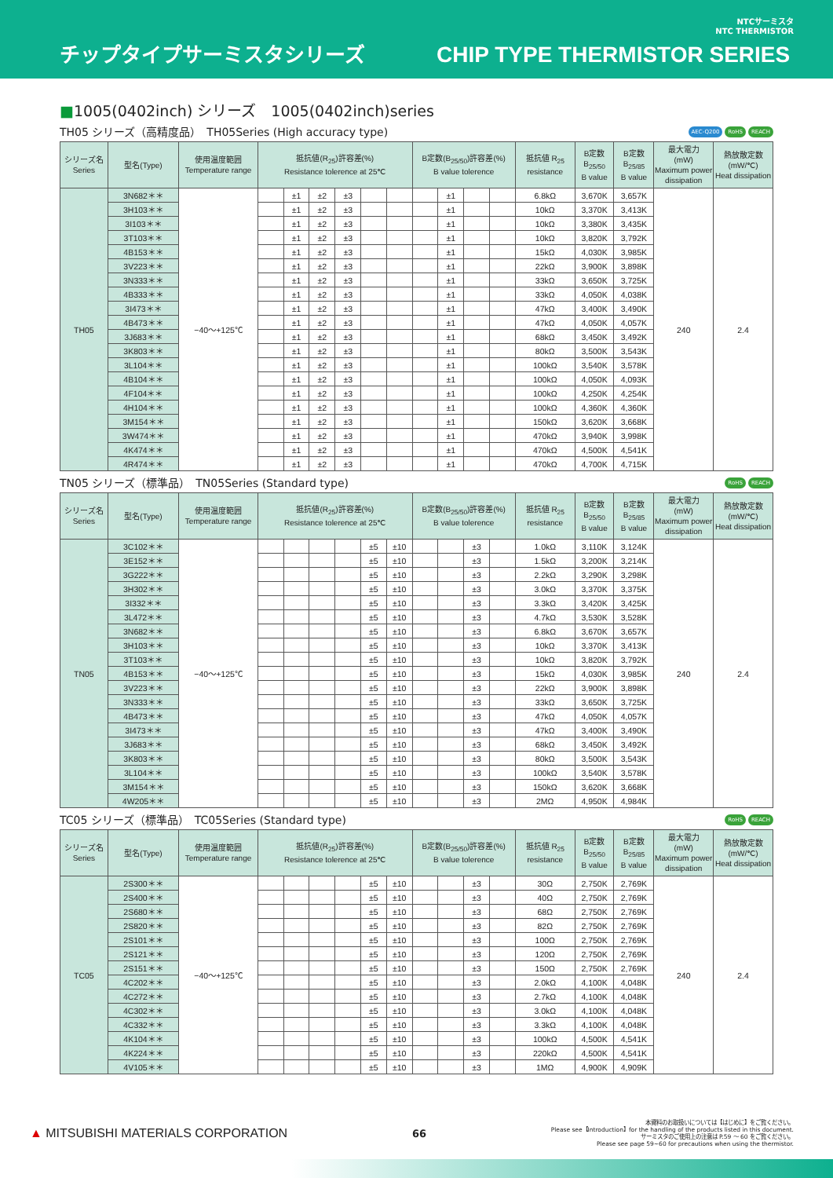チップタイプサーミスタシリーズ CHIP TYPE THERMISTOR SERIES
NTCサーミスタ
NTC THERMISTOR
■1005(0402inch) シリーズ　1005(0402inch)series
TH05 シリーズ（高精度品）　TH05Series (High accuracy type) AEC-Q200 RoHS REACH
| シリーズ名 Series | 型名(Type) | 使用温度範囲 Temperature range | 抵抗値(R<sub>25</sub>)許容差(%) Resistance tolerence at 25℃ | | | | | | B定数(B<sub>25/50</sub>)許容差(%) B value tolerence | | | | 抵抗値 R<sub>25</sub> resistance | B定数 B<sub>25/50</sub> B value | B定数 B<sub>25/85</sub> B value | 最大電力 (mW) Maximum power dissipation | 熱放散定数 (mW/℃) Heat dissipation |
| --- | --- | --- | --- | --- | --- | --- | --- | --- | --- | --- | --- | --- | --- | --- | --- | --- | --- |
| TH05 | 3N682＊＊ | −40～+125℃ | | ±1 | ±2 | ±3 | | | | ±1 | | | 6.8kΩ | 3,670K | 3,657K | 240 | 2.4 |
| | 3H103＊＊ | | | ±1 | ±2 | ±3 | | | | ±1 | | | 10kΩ | 3,370K | 3,413K | | |
| | 3I103＊＊ | | | ±1 | ±2 | ±3 | | | | ±1 | | | 10kΩ | 3,380K | 3,435K | | |
| | 3T103＊＊ | | | ±1 | ±2 | ±3 | | | | ±1 | | | 10kΩ | 3,820K | 3,792K | | |
| | 4B153＊＊ | | | ±1 | ±2 | ±3 | | | | ±1 | | | 15kΩ | 4,030K | 3,985K | | |
| | 3V223＊＊ | | | ±1 | ±2 | ±3 | | | | ±1 | | | 22kΩ | 3,900K | 3,898K | | |
| | 3N333＊＊ | | | ±1 | ±2 | ±3 | | | | ±1 | | | 33kΩ | 3,650K | 3,725K | | |
| | 4B333＊＊ | | | ±1 | ±2 | ±3 | | | | ±1 | | | 33kΩ | 4,050K | 4,038K | | |
| | 3I473＊＊ | | | ±1 | ±2 | ±3 | | | | ±1 | | | 47kΩ | 3,400K | 3,490K | | |
| | 4B473＊＊ | | | ±1 | ±2 | ±3 | | | | ±1 | | | 47kΩ | 4,050K | 4,057K | | |
| | 3J683＊＊ | | | ±1 | ±2 | ±3 | | | | ±1 | | | 68kΩ | 3,450K | 3,492K | | |
| | 3K803＊＊ | | | ±1 | ±2 | ±3 | | | | ±1 | | | 80kΩ | 3,500K | 3,543K | | |
| | 3L104＊＊ | | | ±1 | ±2 | ±3 | | | | ±1 | | | 100kΩ | 3,540K | 3,578K | | |
| | 4B104＊＊ | | | ±1 | ±2 | ±3 | | | | ±1 | | | 100kΩ | 4,050K | 4,093K | | |
| | 4F104＊＊ | | | ±1 | ±2 | ±3 | | | | ±1 | | | 100kΩ | 4,250K | 4,254K | | |
| | 4H104＊＊ | | | ±1 | ±2 | ±3 | | | | ±1 | | | 100kΩ | 4,360K | 4,360K | | |
| | 3M154＊＊ | | | ±1 | ±2 | ±3 | | | | ±1 | | | 150kΩ | 3,620K | 3,668K | | |
| | 3W474＊＊ | | | ±1 | ±2 | ±3 | | | | ±1 | | | 470kΩ | 3,940K | 3,998K | | |
| | 4K474＊＊ | | | ±1 | ±2 | ±3 | | | | ±1 | | | 470kΩ | 4,500K | 4,541K | | |
| | 4R474＊＊ | | | ±1 | ±2 | ±3 | | | | ±1 | | | 470kΩ | 4,700K | 4,715K | | |
TN05 シリーズ（標準品）　TN05Series (Standard type) RoHS REACH
| シリーズ名 Series | 型名(Type) | 使用温度範囲 Temperature range | 抵抗値(R<sub>25</sub>)許容差(%) Resistance tolerence at 25℃ | | | | | | B定数(B<sub>25/50</sub>)許容差(%) B value tolerence | | | | 抵抗値 R<sub>25</sub> resistance | B定数 B<sub>25/50</sub> B value | B定数 B<sub>25/85</sub> B value | 最大電力 (mW) Maximum power dissipation | 熱放散定数 (mW/℃) Heat dissipation |
| --- | --- | --- | --- | --- | --- | --- | --- | --- | --- | --- | --- | --- | --- | --- | --- | --- | --- |
| TN05 | 3C102＊＊ | −40～+125℃ | | | | | ±5 | ±10 | | | ±3 | | 1.0kΩ | 3,110K | 3,124K | 240 | 2.4 |
| | 3E152＊＊ | | | | | | ±5 | ±10 | | | ±3 | | 1.5kΩ | 3,200K | 3,214K | | |
| | 3G222＊＊ | | | | | | ±5 | ±10 | | | ±3 | | 2.2kΩ | 3,290K | 3,298K | | |
| | 3H302＊＊ | | | | | | ±5 | ±10 | | | ±3 | | 3.0kΩ | 3,370K | 3,375K | | |
| | 3I332＊＊ | | | | | | ±5 | ±10 | | | ±3 | | 3.3kΩ | 3,420K | 3,425K | | |
| | 3L472＊＊ | | | | | | ±5 | ±10 | | | ±3 | | 4.7kΩ | 3,530K | 3,528K | | |
| | 3N682＊＊ | | | | | | ±5 | ±10 | | | ±3 | | 6.8kΩ | 3,670K | 3,657K | | |
| | 3H103＊＊ | | | | | | ±5 | ±10 | | | ±3 | | 10kΩ | 3,370K | 3,413K | | |
| | 3T103＊＊ | | | | | | ±5 | ±10 | | | ±3 | | 10kΩ | 3,820K | 3,792K | | |
| | 4B153＊＊ | | | | | | ±5 | ±10 | | | ±3 | | 15kΩ | 4,030K | 3,985K | | |
| | 3V223＊＊ | | | | | | ±5 | ±10 | | | ±3 | | 22kΩ | 3,900K | 3,898K | | |
| | 3N333＊＊ | | | | | | ±5 | ±10 | | | ±3 | | 33kΩ | 3,650K | 3,725K | | |
| | 4B473＊＊ | | | | | | ±5 | ±10 | | | ±3 | | 47kΩ | 4,050K | 4,057K | | |
| | 3I473＊＊ | | | | | | ±5 | ±10 | | | ±3 | | 47kΩ | 3,400K | 3,490K | | |
| | 3J683＊＊ | | | | | | ±5 | ±10 | | | ±3 | | 68kΩ | 3,450K | 3,492K | | |
| | 3K803＊＊ | | | | | | ±5 | ±10 | | | ±3 | | 80kΩ | 3,500K | 3,543K | | |
| | 3L104＊＊ | | | | | | ±5 | ±10 | | | ±3 | | 100kΩ | 3,540K | 3,578K | | |
| | 3M154＊＊ | | | | | | ±5 | ±10 | | | ±3 | | 150kΩ | 3,620K | 3,668K | | |
| | 4W205＊＊ | | | | | | ±5 | ±10 | | | ±3 | | 2MΩ | 4,950K | 4,984K | | |
TC05 シリーズ（標準品）　TC05Series (Standard type) RoHS REACH
| シリーズ名 Series | 型名(Type) | 使用温度範囲 Temperature range | 抵抗値(R<sub>25</sub>)許容差(%) Resistance tolerence at 25℃ | | | | | | B定数(B<sub>25/50</sub>)許容差(%) B value tolerence | | | | 抵抗値 R<sub>25</sub> resistance | B定数 B<sub>25/50</sub> B value | B定数 B<sub>25/85</sub> B value | 最大電力 (mW) Maximum power dissipation | 熱放散定数 (mW/℃) Heat dissipation |
| --- | --- | --- | --- | --- | --- | --- | --- | --- | --- | --- | --- | --- | --- | --- | --- | --- | --- |
| TC05 | 2S300＊＊ | −40～+125℃ | | | | | ±5 | ±10 | | | ±3 | | 30Ω | 2,750K | 2,769K | 240 | 2.4 |
| | 2S400＊＊ | | | | | | ±5 | ±10 | | | ±3 | | 40Ω | 2,750K | 2,769K | | |
| | 2S680＊＊ | | | | | | ±5 | ±10 | | | ±3 | | 68Ω | 2,750K | 2,769K | | |
| | 2S820＊＊ | | | | | | ±5 | ±10 | | | ±3 | | 82Ω | 2,750K | 2,769K | | |
| | 2S101＊＊ | | | | | | ±5 | ±10 | | | ±3 | | 100Ω | 2,750K | 2,769K | | |
| | 2S121＊＊ | | | | | | ±5 | ±10 | | | ±3 | | 120Ω | 2,750K | 2,769K | | |
| | 2S151＊＊ | | | | | | ±5 | ±10 | | | ±3 | | 150Ω | 2,750K | 2,769K | | |
| | 4C202＊＊ | | | | | | ±5 | ±10 | | | ±3 | | 2.0kΩ | 4,100K | 4,048K | | |
| | 4C272＊＊ | | | | | | ±5 | ±10 | | | ±3 | | 2.7kΩ | 4,100K | 4,048K | | |
| | 4C302＊＊ | | | | | | ±5 | ±10 | | | ±3 | | 3.0kΩ | 4,100K | 4,048K | | |
| | 4C332＊＊ | | | | | | ±5 | ±10 | | | ±3 | | 3.3kΩ | 4,100K | 4,048K | | |
| | 4K104＊＊ | | | | | | ±5 | ±10 | | | ±3 | | 100kΩ | 4,500K | 4,541K | | |
| | 4K224＊＊ | | | | | | ±5 | ±10 | | | ±3 | | 220kΩ | 4,500K | 4,541K | | |
| | 4V105＊＊ | | | | | | ±5 | ±10 | | | ±3 | | 1MΩ | 4,900K | 4,909K | | |
▲ MITSUBISHI MATERIALS CORPORATION
66
本資料のお取扱いについては【はじめに】をご覧ください。
Please see【Introduction】for the handling of the products listed in this document.
サーミスタのご使用上の注意は P.59 ～ 60 をご覧ください。
Please see page 59~60 for precautions when using the thermistor.